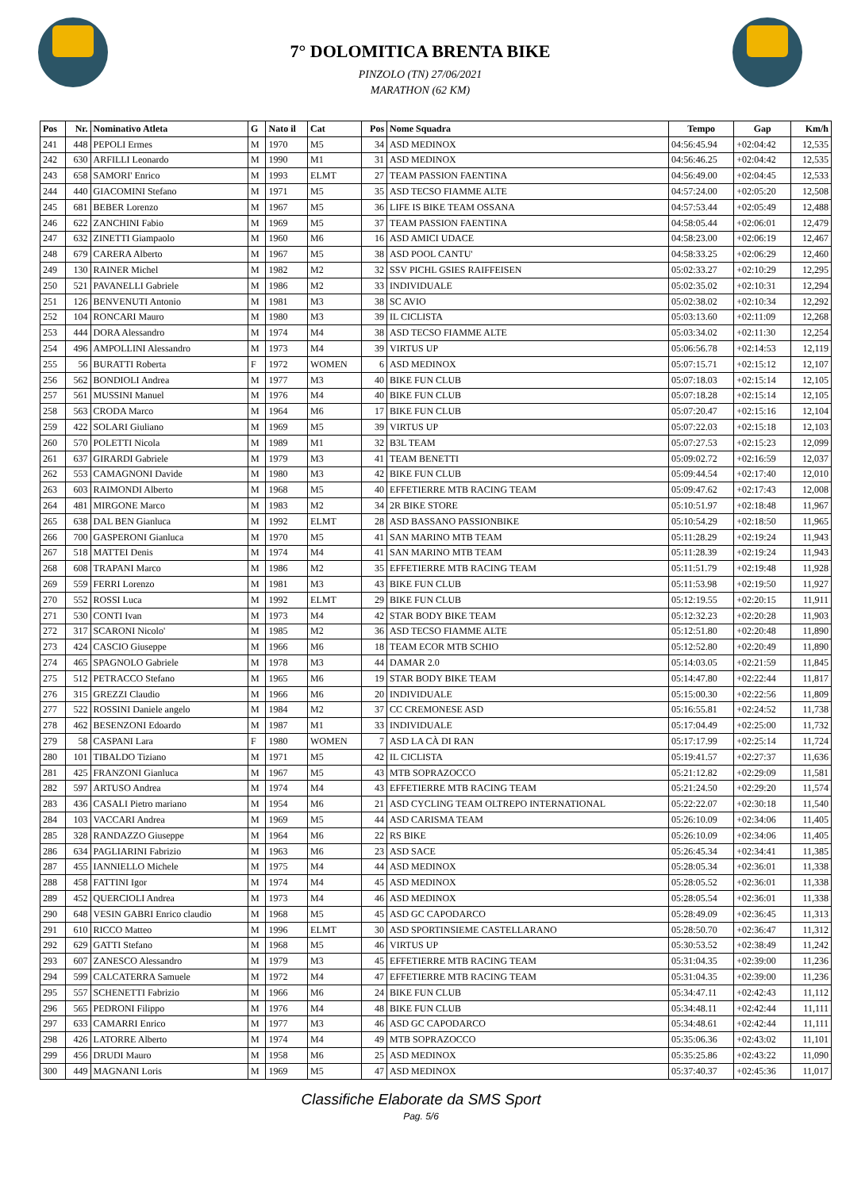7° DOLOMITICA BRENTA BIKE
PINZOLO (TN) 27/06/2021
MARATHON (62 KM)
| Pos | Nr. | Nominativo Atleta | G | Nato il | Cat | Pos | Nome Squadra | Tempo | Gap | Km/h |
| --- | --- | --- | --- | --- | --- | --- | --- | --- | --- | --- |
| 241 | 448 | PEPOLI Ermes | M | 1970 | M5 | 34 | ASD MEDINOX | 04:56:45.94 | +02:04:42 | 12,535 |
| 242 | 630 | ARFILLI Leonardo | M | 1990 | M1 | 31 | ASD MEDINOX | 04:56:46.25 | +02:04:42 | 12,535 |
| 243 | 658 | SAMORI' Enrico | M | 1993 | ELMT | 27 | TEAM PASSION FAENTINA | 04:56:49.00 | +02:04:45 | 12,533 |
| 244 | 440 | GIACOMINI Stefano | M | 1971 | M5 | 35 | ASD TECSO FIAMME ALTE | 04:57:24.00 | +02:05:20 | 12,508 |
| 245 | 681 | BEBER Lorenzo | M | 1967 | M5 | 36 | LIFE IS BIKE TEAM OSSANA | 04:57:53.44 | +02:05:49 | 12,488 |
| 246 | 622 | ZANCHINI Fabio | M | 1969 | M5 | 37 | TEAM PASSION FAENTINA | 04:58:05.44 | +02:06:01 | 12,479 |
| 247 | 632 | ZINETTI Giampaolo | M | 1960 | M6 | 16 | ASD AMICI UDACE | 04:58:23.00 | +02:06:19 | 12,467 |
| 248 | 679 | CARERA Alberto | M | 1967 | M5 | 38 | ASD POOL CANTU' | 04:58:33.25 | +02:06:29 | 12,460 |
| 249 | 130 | RAINER Michel | M | 1982 | M2 | 32 | SSV PICHL GSIES RAIFFEISEN | 05:02:33.27 | +02:10:29 | 12,295 |
| 250 | 521 | PAVANELLI Gabriele | M | 1986 | M2 | 33 | INDIVIDUALE | 05:02:35.02 | +02:10:31 | 12,294 |
| 251 | 126 | BENVENUTI Antonio | M | 1981 | M3 | 38 | SC AVIO | 05:02:38.02 | +02:10:34 | 12,292 |
| 252 | 104 | RONCARI Mauro | M | 1980 | M3 | 39 | IL CICLISTA | 05:03:13.60 | +02:11:09 | 12,268 |
| 253 | 444 | DORA Alessandro | M | 1974 | M4 | 38 | ASD TECSO FIAMME ALTE | 05:03:34.02 | +02:11:30 | 12,254 |
| 254 | 496 | AMPOLLINI Alessandro | M | 1973 | M4 | 39 | VIRTUS UP | 05:06:56.78 | +02:14:53 | 12,119 |
| 255 | 56 | BURATTI Roberta | F | 1972 | WOMEN | 6 | ASD MEDINOX | 05:07:15.71 | +02:15:12 | 12,107 |
| 256 | 562 | BONDIOLI Andrea | M | 1977 | M3 | 40 | BIKE FUN CLUB | 05:07:18.03 | +02:15:14 | 12,105 |
| 257 | 561 | MUSSINI Manuel | M | 1976 | M4 | 40 | BIKE FUN CLUB | 05:07:18.28 | +02:15:14 | 12,105 |
| 258 | 563 | CRODA Marco | M | 1964 | M6 | 17 | BIKE FUN CLUB | 05:07:20.47 | +02:15:16 | 12,104 |
| 259 | 422 | SOLARI Giuliano | M | 1969 | M5 | 39 | VIRTUS UP | 05:07:22.03 | +02:15:18 | 12,103 |
| 260 | 570 | POLETTI Nicola | M | 1989 | M1 | 32 | B3L TEAM | 05:07:27.53 | +02:15:23 | 12,099 |
| 261 | 637 | GIRARDI Gabriele | M | 1979 | M3 | 41 | TEAM BENETTI | 05:09:02.72 | +02:16:59 | 12,037 |
| 262 | 553 | CAMAGNONI Davide | M | 1980 | M3 | 42 | BIKE FUN CLUB | 05:09:44.54 | +02:17:40 | 12,010 |
| 263 | 603 | RAIMONDI Alberto | M | 1968 | M5 | 40 | EFFETIERRE MTB RACING TEAM | 05:09:47.62 | +02:17:43 | 12,008 |
| 264 | 481 | MIRGONE Marco | M | 1983 | M2 | 34 | 2R BIKE STORE | 05:10:51.97 | +02:18:48 | 11,967 |
| 265 | 638 | DAL BEN Gianluca | M | 1992 | ELMT | 28 | ASD BASSANO PASSIONBIKE | 05:10:54.29 | +02:18:50 | 11,965 |
| 266 | 700 | GASPERONI Gianluca | M | 1970 | M5 | 41 | SAN MARINO MTB TEAM | 05:11:28.29 | +02:19:24 | 11,943 |
| 267 | 518 | MATTEI Denis | M | 1974 | M4 | 41 | SAN MARINO MTB TEAM | 05:11:28.39 | +02:19:24 | 11,943 |
| 268 | 608 | TRAPANI Marco | M | 1986 | M2 | 35 | EFFETIERRE MTB RACING TEAM | 05:11:51.79 | +02:19:48 | 11,928 |
| 269 | 559 | FERRI Lorenzo | M | 1981 | M3 | 43 | BIKE FUN CLUB | 05:11:53.98 | +02:19:50 | 11,927 |
| 270 | 552 | ROSSI Luca | M | 1992 | ELMT | 29 | BIKE FUN CLUB | 05:12:19.55 | +02:20:15 | 11,911 |
| 271 | 530 | CONTI Ivan | M | 1973 | M4 | 42 | STAR BODY BIKE TEAM | 05:12:32.23 | +02:20:28 | 11,903 |
| 272 | 317 | SCARONI Nicolo' | M | 1985 | M2 | 36 | ASD TECSO FIAMME ALTE | 05:12:51.80 | +02:20:48 | 11,890 |
| 273 | 424 | CASCIO Giuseppe | M | 1966 | M6 | 18 | TEAM ECOR MTB SCHIO | 05:12:52.80 | +02:20:49 | 11,890 |
| 274 | 465 | SPAGNOLO Gabriele | M | 1978 | M3 | 44 | DAMAR 2.0 | 05:14:03.05 | +02:21:59 | 11,845 |
| 275 | 512 | PETRACCO Stefano | M | 1965 | M6 | 19 | STAR BODY BIKE TEAM | 05:14:47.80 | +02:22:44 | 11,817 |
| 276 | 315 | GREZZI Claudio | M | 1966 | M6 | 20 | INDIVIDUALE | 05:15:00.30 | +02:22:56 | 11,809 |
| 277 | 522 | ROSSINI Daniele angelo | M | 1984 | M2 | 37 | CC CREMONESE ASD | 05:16:55.81 | +02:24:52 | 11,738 |
| 278 | 462 | BESENZONI Edoardo | M | 1987 | M1 | 33 | INDIVIDUALE | 05:17:04.49 | +02:25:00 | 11,732 |
| 279 | 58 | CASPANI Lara | F | 1980 | WOMEN | 7 | ASD LA CÀ DI RAN | 05:17:17.99 | +02:25:14 | 11,724 |
| 280 | 101 | TIBALDO Tiziano | M | 1971 | M5 | 42 | IL CICLISTA | 05:19:41.57 | +02:27:37 | 11,636 |
| 281 | 425 | FRANZONI Gianluca | M | 1967 | M5 | 43 | MTB SOPRAZOCCO | 05:21:12.82 | +02:29:09 | 11,581 |
| 282 | 597 | ARTUSO Andrea | M | 1974 | M4 | 43 | EFFETIERRE MTB RACING TEAM | 05:21:24.50 | +02:29:20 | 11,574 |
| 283 | 436 | CASALI Pietro mariano | M | 1954 | M6 | 21 | ASD CYCLING TEAM OLTREPO INTERNATIONAL | 05:22:22.07 | +02:30:18 | 11,540 |
| 284 | 103 | VACCARI Andrea | M | 1969 | M5 | 44 | ASD CARISMA TEAM | 05:26:10.09 | +02:34:06 | 11,405 |
| 285 | 328 | RANDAZZO Giuseppe | M | 1964 | M6 | 22 | RS BIKE | 05:26:10.09 | +02:34:06 | 11,405 |
| 286 | 634 | PAGLIARINI Fabrizio | M | 1963 | M6 | 23 | ASD SACE | 05:26:45.34 | +02:34:41 | 11,385 |
| 287 | 455 | IANNIELLO Michele | M | 1975 | M4 | 44 | ASD MEDINOX | 05:28:05.34 | +02:36:01 | 11,338 |
| 288 | 458 | FATTINI Igor | M | 1974 | M4 | 45 | ASD MEDINOX | 05:28:05.52 | +02:36:01 | 11,338 |
| 289 | 452 | QUERCIOLI Andrea | M | 1973 | M4 | 46 | ASD MEDINOX | 05:28:05.54 | +02:36:01 | 11,338 |
| 290 | 648 | VESIN GABRI Enrico claudio | M | 1968 | M5 | 45 | ASD GC CAPODARCO | 05:28:49.09 | +02:36:45 | 11,313 |
| 291 | 610 | RICCO Matteo | M | 1996 | ELMT | 30 | ASD SPORTINSIEME CASTELLARANO | 05:28:50.70 | +02:36:47 | 11,312 |
| 292 | 629 | GATTI Stefano | M | 1968 | M5 | 46 | VIRTUS UP | 05:30:53.52 | +02:38:49 | 11,242 |
| 293 | 607 | ZANESCO Alessandro | M | 1979 | M3 | 45 | EFFETIERRE MTB RACING TEAM | 05:31:04.35 | +02:39:00 | 11,236 |
| 294 | 599 | CALCATERRA Samuele | M | 1972 | M4 | 47 | EFFETIERRE MTB RACING TEAM | 05:31:04.35 | +02:39:00 | 11,236 |
| 295 | 557 | SCHENETTI Fabrizio | M | 1966 | M6 | 24 | BIKE FUN CLUB | 05:34:47.11 | +02:42:43 | 11,112 |
| 296 | 565 | PEDRONI Filippo | M | 1976 | M4 | 48 | BIKE FUN CLUB | 05:34:48.11 | +02:42:44 | 11,111 |
| 297 | 633 | CAMARRI Enrico | M | 1977 | M3 | 46 | ASD GC CAPODARCO | 05:34:48.61 | +02:42:44 | 11,111 |
| 298 | 426 | LATORRE Alberto | M | 1974 | M4 | 49 | MTB SOPRAZOCCO | 05:35:06.36 | +02:43:02 | 11,101 |
| 299 | 456 | DRUDI Mauro | M | 1958 | M6 | 25 | ASD MEDINOX | 05:35:25.86 | +02:43:22 | 11,090 |
| 300 | 449 | MAGNANI Loris | M | 1969 | M5 | 47 | ASD MEDINOX | 05:37:40.37 | +02:45:36 | 11,017 |
Classifiche Elaborate da SMS Sport
Pag. 5/6